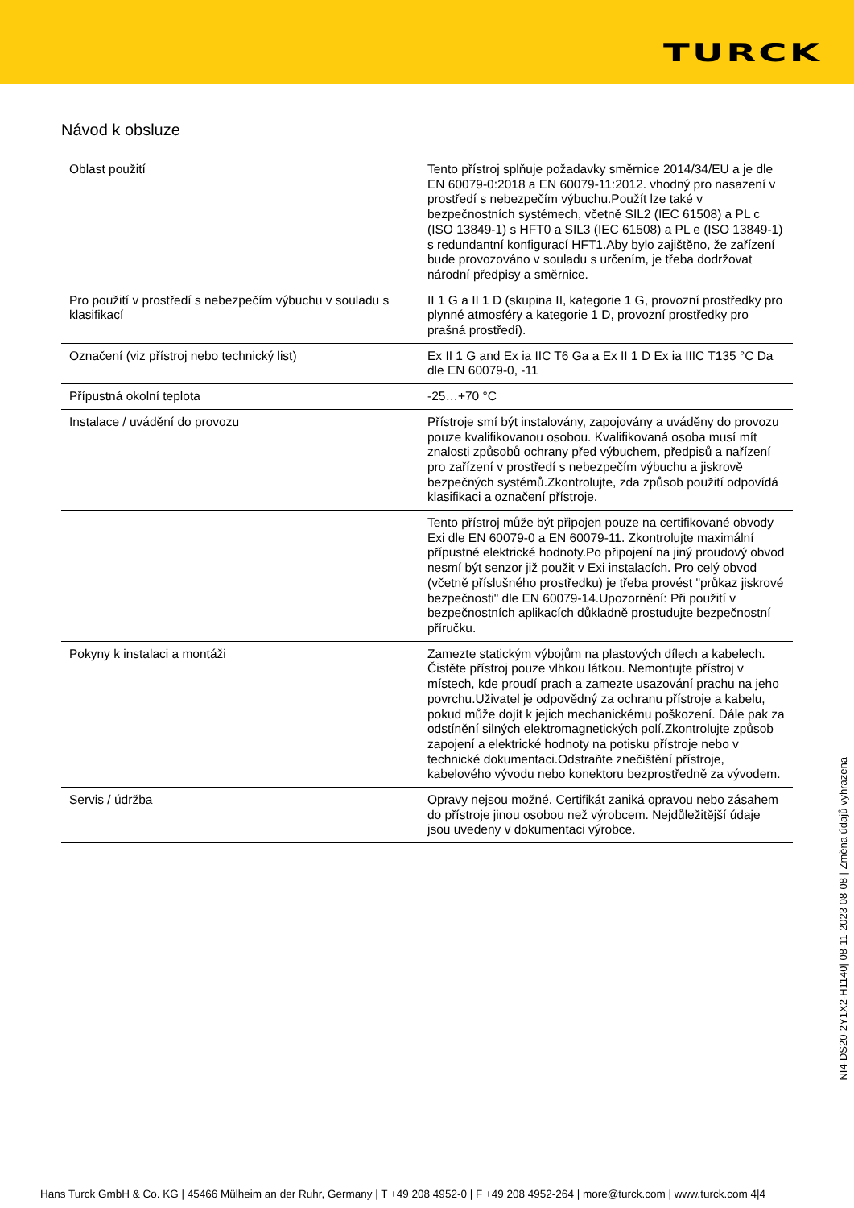TURCK
Návod k obsluze
| Oblast použití | Tento přístroj splňuje požadavky směrnice 2014/34/EU a je dle EN 60079-0:2018 a EN 60079-11:2012. vhodný pro nasazení v prostředí s nebezpečím výbuchu.Použít lze také v bezpečnostních systémech, včetně SIL2 (IEC 61508) a PL c (ISO 13849-1) s HFT0 a SIL3 (IEC 61508) a PL e (ISO 13849-1) s redundantní konfigurací HFT1.Aby bylo zajištěno, že zařízení bude provozováno v souladu s určením, je třeba dodržovat národní předpisy a směrnice. |
| Pro použití v prostředí s nebezpečím výbuchu v souladu s klasifikací | II 1 G a II 1 D (skupina II, kategorie 1 G, provozní prostředky pro plynné atmosféry a kategorie 1 D, provozní prostředky pro prašná prostředí). |
| Označení (viz přístroj nebo technický list) | Ex II 1 G and Ex ia IIC T6 Ga a Ex II 1 D Ex ia IIIC T135 °C Da dle EN 60079-0, -11 |
| Přípustná okolní teplota | -25…+70 °C |
| Instalace / uvádění do provozu | Přístroje smí být instalovány, zapojovány a uváděny do provozu pouze kvalifikovanou osobou. Kvalifikovaná osoba musí mít znalosti způsobů ochrany před výbuchem, předpisů a nařízení pro zařízení v prostředí s nebezpečím výbuchu a jiskrově bezpečných systémů.Zkontrolujte, zda způsob použití odpovídá klasifikaci a označení přístroje. |
| | Tento přístroj může být připojen pouze na certifikované obvody Exi dle EN 60079-0 a EN 60079-11. Zkontrolujte maximální přípustné elektrické hodnoty.Po připojení na jiný proudový obvod nesmí být senzor již použit v Exi instalacích. Pro celý obvod (včetně příslušného prostředku) je třeba provést "průkaz jiskrové bezpečnosti" dle EN 60079-14.Upozornění: Při použití v bezpečnostních aplikacích důkladně prostudujte bezpečnostní příručku. |
| Pokyny k instalaci a montáži | Zamezte statickým výbojům na plastových dílech a kabelech. Čistěte přístroj pouze vlhkou látkou. Nemontujte přístroj v místech, kde proudí prach a zamezte usazování prachu na jeho povrchu.Uživatel je odpovědný za ochranu přístroje a kabelu, pokud může dojít k jejich mechanickému poškození. Dále pak za odstínění silných elektromagnetických polí.Zkontrolujte způsob zapojení a elektrické hodnoty na potisku přístroje nebo v technické dokumentaci.Odstraňte znečištění přístroje, kabelového vývodu nebo konektoru bezprostředně za vývodem. |
| Servis / údržba | Opravy nejsou možné. Certifikát zaniká opravou nebo zásahem do přístroje jinou osobou než výrobcem. Nejdůležitější údaje jsou uvedeny v dokumentaci výrobce. |
NI4-DS20-2Y1X2-H1140| 08-11-2023 08-08 | Změna údajů vyhrazena
Hans Turck GmbH & Co. KG | 45466 Mülheim an der Ruhr, Germany | T +49 208 4952-0 | F +49 208 4952-264 | more@turck.com | www.turck.com 4|4